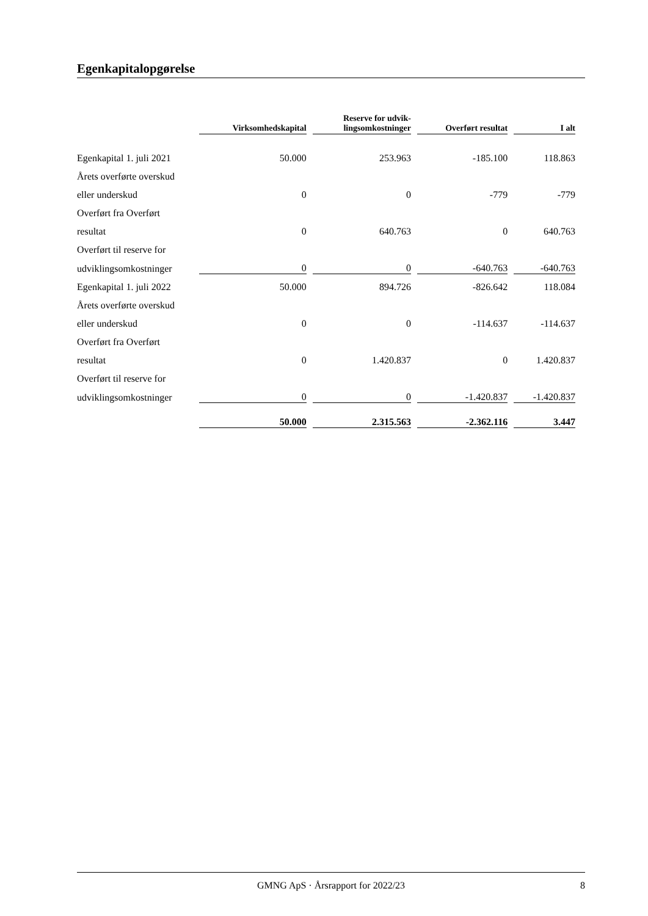Egenkapitalopgørelse
| | Virksomhedskapital | Reserve for udvik- lingsomkostninger | Overført resultat | I alt |
| --- | --- | --- | --- | --- |
| Egenkapital 1. juli 2021 | 50.000 | 253.963 | -185.100 | 118.863 |
| Årets overførte overskud | | | | |
| eller underskud | 0 | 0 | -779 | -779 |
| Overført fra Overført | | | | |
| resultat | 0 | 640.763 | 0 | 640.763 |
| Overført til reserve for | | | | |
| udviklingsomkostninger | 0 | 0 | -640.763 | -640.763 |
| Egenkapital 1. juli 2022 | 50.000 | 894.726 | -826.642 | 118.084 |
| Årets overførte overskud | | | | |
| eller underskud | 0 | 0 | -114.637 | -114.637 |
| Overført fra Overført | | | | |
| resultat | 0 | 1.420.837 | 0 | 1.420.837 |
| Overført til reserve for | | | | |
| udviklingsomkostninger | 0 | 0 | -1.420.837 | -1.420.837 |
| | 50.000 | 2.315.563 | -2.362.116 | 3.447 |
GMNG ApS · Årsrapport for 2022/23 8